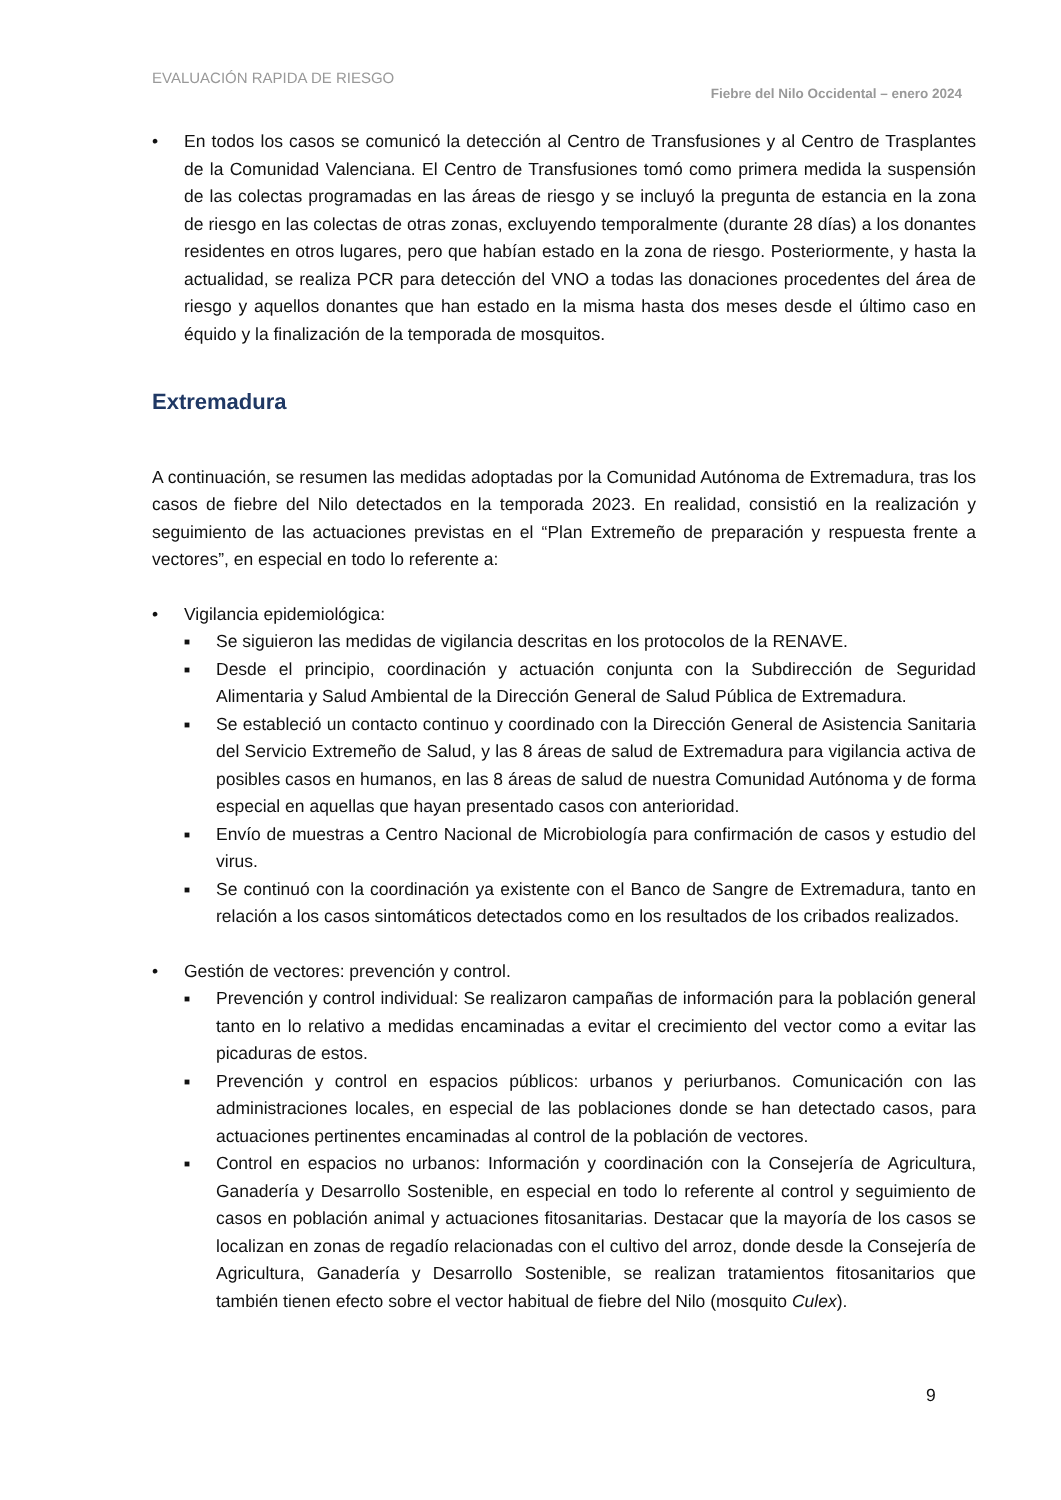EVALUACIÓN RAPIDA DE RIESGO Fiebre del Nilo Occidental – enero 2024
• En todos los casos se comunicó la detección al Centro de Transfusiones y al Centro de Trasplantes de la Comunidad Valenciana. El Centro de Transfusiones tomó como primera medida la suspensión de las colectas programadas en las áreas de riesgo y se incluyó la pregunta de estancia en la zona de riesgo en las colectas de otras zonas, excluyendo temporalmente (durante 28 días) a los donantes residentes en otros lugares, pero que habían estado en la zona de riesgo. Posteriormente, y hasta la actualidad, se realiza PCR para detección del VNO a todas las donaciones procedentes del área de riesgo y aquellos donantes que han estado en la misma hasta dos meses desde el último caso en équido y la finalización de la temporada de mosquitos.
Extremadura
A continuación, se resumen las medidas adoptadas por la Comunidad Autónoma de Extremadura, tras los casos de fiebre del Nilo detectados en la temporada 2023. En realidad, consistió en la realización y seguimiento de las actuaciones previstas en el “Plan Extremeño de preparación y respuesta frente a vectores”, en especial en todo lo referente a:
• Vigilancia epidemiológica:
■ Se siguieron las medidas de vigilancia descritas en los protocolos de la RENAVE.
■ Desde el principio, coordinación y actuación conjunta con la Subdirección de Seguridad Alimentaria y Salud Ambiental de la Dirección General de Salud Pública de Extremadura.
■ Se estableció un contacto continuo y coordinado con la Dirección General de Asistencia Sanitaria del Servicio Extremeño de Salud, y las 8 áreas de salud de Extremadura para vigilancia activa de posibles casos en humanos, en las 8 áreas de salud de nuestra Comunidad Autónoma y de forma especial en aquellas que hayan presentado casos con anterioridad.
■ Envío de muestras a Centro Nacional de Microbiología para confirmación de casos y estudio del virus.
■ Se continuó con la coordinación ya existente con el Banco de Sangre de Extremadura, tanto en relación a los casos sintomáticos detectados como en los resultados de los cribados realizados.
• Gestión de vectores: prevención y control.
■ Prevención y control individual: Se realizaron campañas de información para la población general tanto en lo relativo a medidas encaminadas a evitar el crecimiento del vector como a evitar las picaduras de estos.
■ Prevención y control en espacios públicos: urbanos y periurbanos. Comunicación con las administraciones locales, en especial de las poblaciones donde se han detectado casos, para actuaciones pertinentes encaminadas al control de la población de vectores.
■ Control en espacios no urbanos: Información y coordinación con la Consejería de Agricultura, Ganadería y Desarrollo Sostenible, en especial en todo lo referente al control y seguimiento de casos en población animal y actuaciones fitosanitarias. Destacar que la mayoría de los casos se localizan en zonas de regadío relacionadas con el cultivo del arroz, donde desde la Consejería de Agricultura, Ganadería y Desarrollo Sostenible, se realizan tratamientos fitosanitarios que también tienen efecto sobre el vector habitual de fiebre del Nilo (mosquito Culex).
9